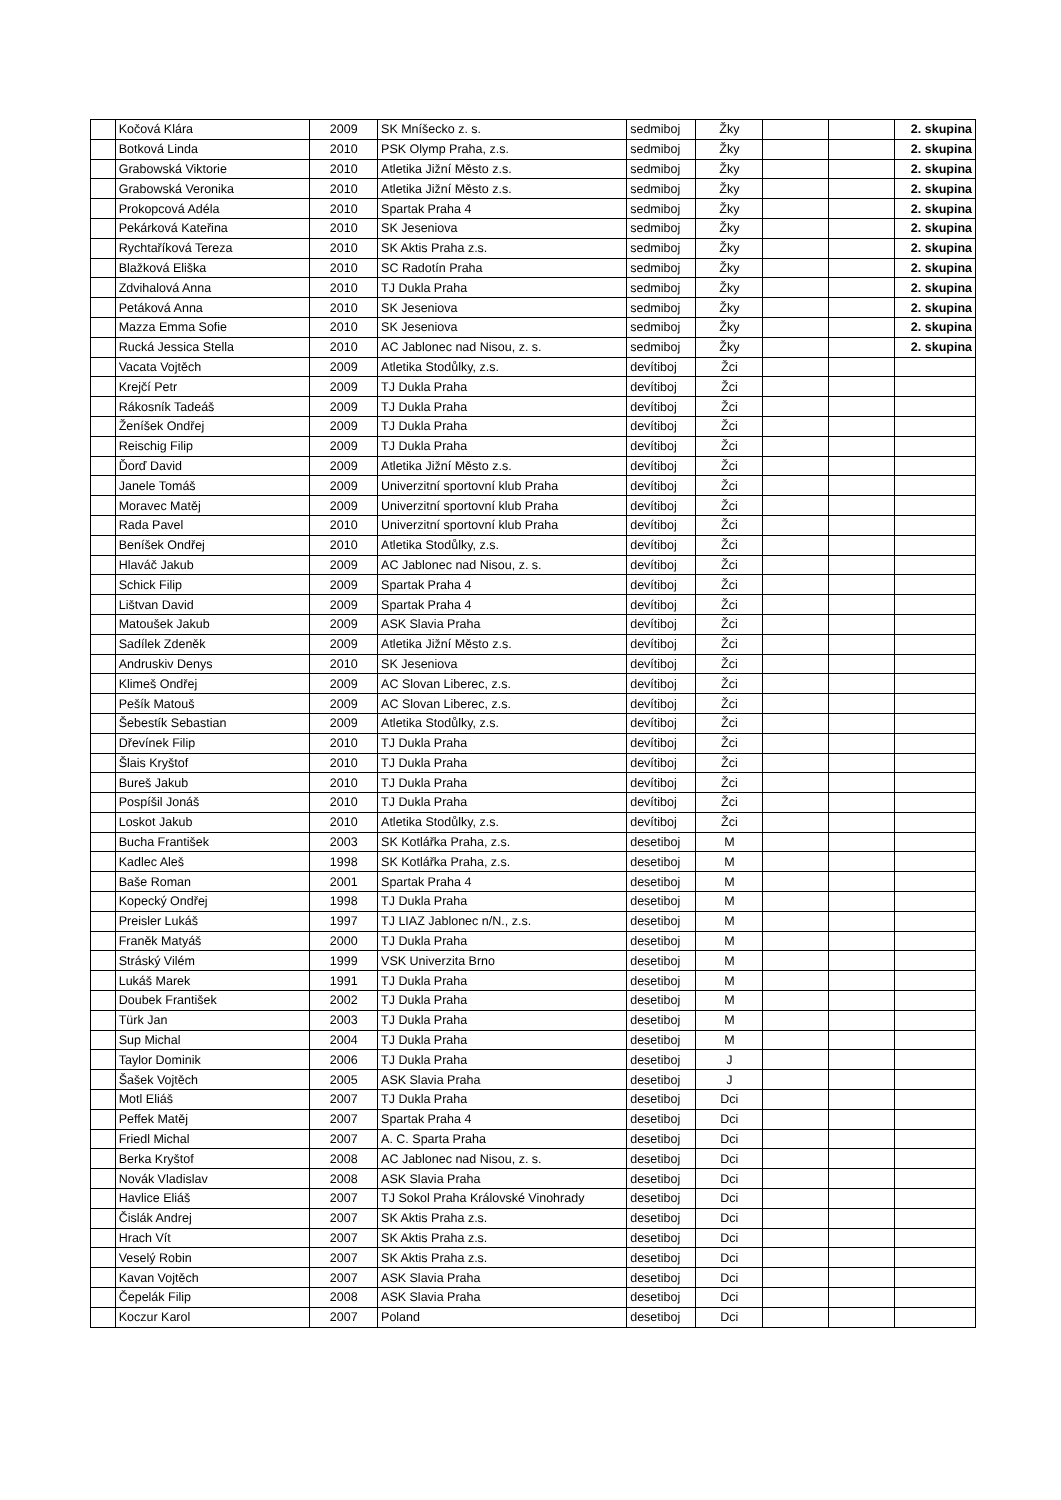| | Kočová Klára | 2009 | SK Mníšecko z. s. | sedmiboj | Žky | | | 2. skupina |
| | Botková Linda | 2010 | PSK Olymp Praha, z.s. | sedmiboj | Žky | | | 2. skupina |
| | Grabowská Viktorie | 2010 | Atletika Jižní Město z.s. | sedmiboj | Žky | | | 2. skupina |
| | Grabowská Veronika | 2010 | Atletika Jižní Město z.s. | sedmiboj | Žky | | | 2. skupina |
| | Prokopcová Adéla | 2010 | Spartak Praha 4 | sedmiboj | Žky | | | 2. skupina |
| | Pekárková Kateřina | 2010 | SK Jeseniova | sedmiboj | Žky | | | 2. skupina |
| | Rychtaříková Tereza | 2010 | SK Aktis Praha z.s. | sedmiboj | Žky | | | 2. skupina |
| | Blažková Eliška | 2010 | SC Radotín Praha | sedmiboj | Žky | | | 2. skupina |
| | Zdvihalová Anna | 2010 | TJ Dukla Praha | sedmiboj | Žky | | | 2. skupina |
| | Petáková Anna | 2010 | SK Jeseniova | sedmiboj | Žky | | | 2. skupina |
| | Mazza Emma Sofie | 2010 | SK Jeseniova | sedmiboj | Žky | | | 2. skupina |
| | Rucká Jessica Stella | 2010 | AC Jablonec nad Nisou, z. s. | sedmiboj | Žky | | | 2. skupina |
| | Vacata Vojtěch | 2009 | Atletika Stodůlky, z.s. | devítiboj | Žci | | | |
| | Krejčí Petr | 2009 | TJ Dukla Praha | devítiboj | Žci | | | |
| | Rákosník Tadeáš | 2009 | TJ Dukla Praha | devítiboj | Žci | | | |
| | Ženíšek Ondřej | 2009 | TJ Dukla Praha | devítiboj | Žci | | | |
| | Reischig Filip | 2009 | TJ Dukla Praha | devítiboj | Žci | | | |
| | Ďorď David | 2009 | Atletika Jižní Město z.s. | devítiboj | Žci | | | |
| | Janele Tomáš | 2009 | Univerzitní sportovní klub Praha | devítiboj | Žci | | | |
| | Moravec Matěj | 2009 | Univerzitní sportovní klub Praha | devítiboj | Žci | | | |
| | Rada Pavel | 2010 | Univerzitní sportovní klub Praha | devítiboj | Žci | | | |
| | Beníšek Ondřej | 2010 | Atletika Stodůlky, z.s. | devítiboj | Žci | | | |
| | Hlaváč Jakub | 2009 | AC Jablonec nad Nisou, z. s. | devítiboj | Žci | | | |
| | Schick Filip | 2009 | Spartak Praha 4 | devítiboj | Žci | | | |
| | Lištvan David | 2009 | Spartak Praha 4 | devítiboj | Žci | | | |
| | Matoušek Jakub | 2009 | ASK Slavia Praha | devítiboj | Žci | | | |
| | Sadílek Zdeněk | 2009 | Atletika Jižní Město z.s. | devítiboj | Žci | | | |
| | Andruskiv Denys | 2010 | SK Jeseniova | devítiboj | Žci | | | |
| | Klimeš Ondřej | 2009 | AC Slovan Liberec, z.s. | devítiboj | Žci | | | |
| | Pešík Matouš | 2009 | AC Slovan Liberec, z.s. | devítiboj | Žci | | | |
| | Šebestík Sebastian | 2009 | Atletika Stodůlky, z.s. | devítiboj | Žci | | | |
| | Dřevínek Filip | 2010 | TJ Dukla Praha | devítiboj | Žci | | | |
| | Šlais Kryštof | 2010 | TJ Dukla Praha | devítiboj | Žci | | | |
| | Bureš Jakub | 2010 | TJ Dukla Praha | devítiboj | Žci | | | |
| | Pospíšil Jonáš | 2010 | TJ Dukla Praha | devítiboj | Žci | | | |
| | Loskot Jakub | 2010 | Atletika Stodůlky, z.s. | devítiboj | Žci | | | |
| | Bucha František | 2003 | SK Kotlářka Praha, z.s. | desetiboj | M | | | |
| | Kadlec Aleš | 1998 | SK Kotlářka Praha, z.s. | desetiboj | M | | | |
| | Baše Roman | 2001 | Spartak Praha 4 | desetiboj | M | | | |
| | Kopecký Ondřej | 1998 | TJ Dukla Praha | desetiboj | M | | | |
| | Preisler Lukáš | 1997 | TJ LIAZ Jablonec n/N., z.s. | desetiboj | M | | | |
| | Franěk Matyáš | 2000 | TJ Dukla Praha | desetiboj | M | | | |
| | Stráský Vilém | 1999 | VSK Univerzita Brno | desetiboj | M | | | |
| | Lukáš Marek | 1991 | TJ Dukla Praha | desetiboj | M | | | |
| | Doubek František | 2002 | TJ Dukla Praha | desetiboj | M | | | |
| | Türk Jan | 2003 | TJ Dukla Praha | desetiboj | M | | | |
| | Sup Michal | 2004 | TJ Dukla Praha | desetiboj | M | | | |
| | Taylor Dominik | 2006 | TJ Dukla Praha | desetiboj | J | | | |
| | Šašek Vojtěch | 2005 | ASK Slavia Praha | desetiboj | J | | | |
| | Motl Eliáš | 2007 | TJ Dukla Praha | desetiboj | Dci | | | |
| | Peffek Matěj | 2007 | Spartak Praha 4 | desetiboj | Dci | | | |
| | Friedl Michal | 2007 | A. C. Sparta Praha | desetiboj | Dci | | | |
| | Berka Kryštof | 2008 | AC Jablonec nad Nisou, z. s. | desetiboj | Dci | | | |
| | Novák Vladislav | 2008 | ASK Slavia Praha | desetiboj | Dci | | | |
| | Havlice Eliáš | 2007 | TJ Sokol Praha Královské Vinohrady | desetiboj | Dci | | | |
| | Čislák Andrej | 2007 | SK Aktis Praha z.s. | desetiboj | Dci | | | |
| | Hrach Vít | 2007 | SK Aktis Praha z.s. | desetiboj | Dci | | | |
| | Veselý Robin | 2007 | SK Aktis Praha z.s. | desetiboj | Dci | | | |
| | Kavan Vojtěch | 2007 | ASK Slavia Praha | desetiboj | Dci | | | |
| | Čepelák Filip | 2008 | ASK Slavia Praha | desetiboj | Dci | | | |
| | Koczur Karol | 2007 | Poland | desetiboj | Dci | | | |